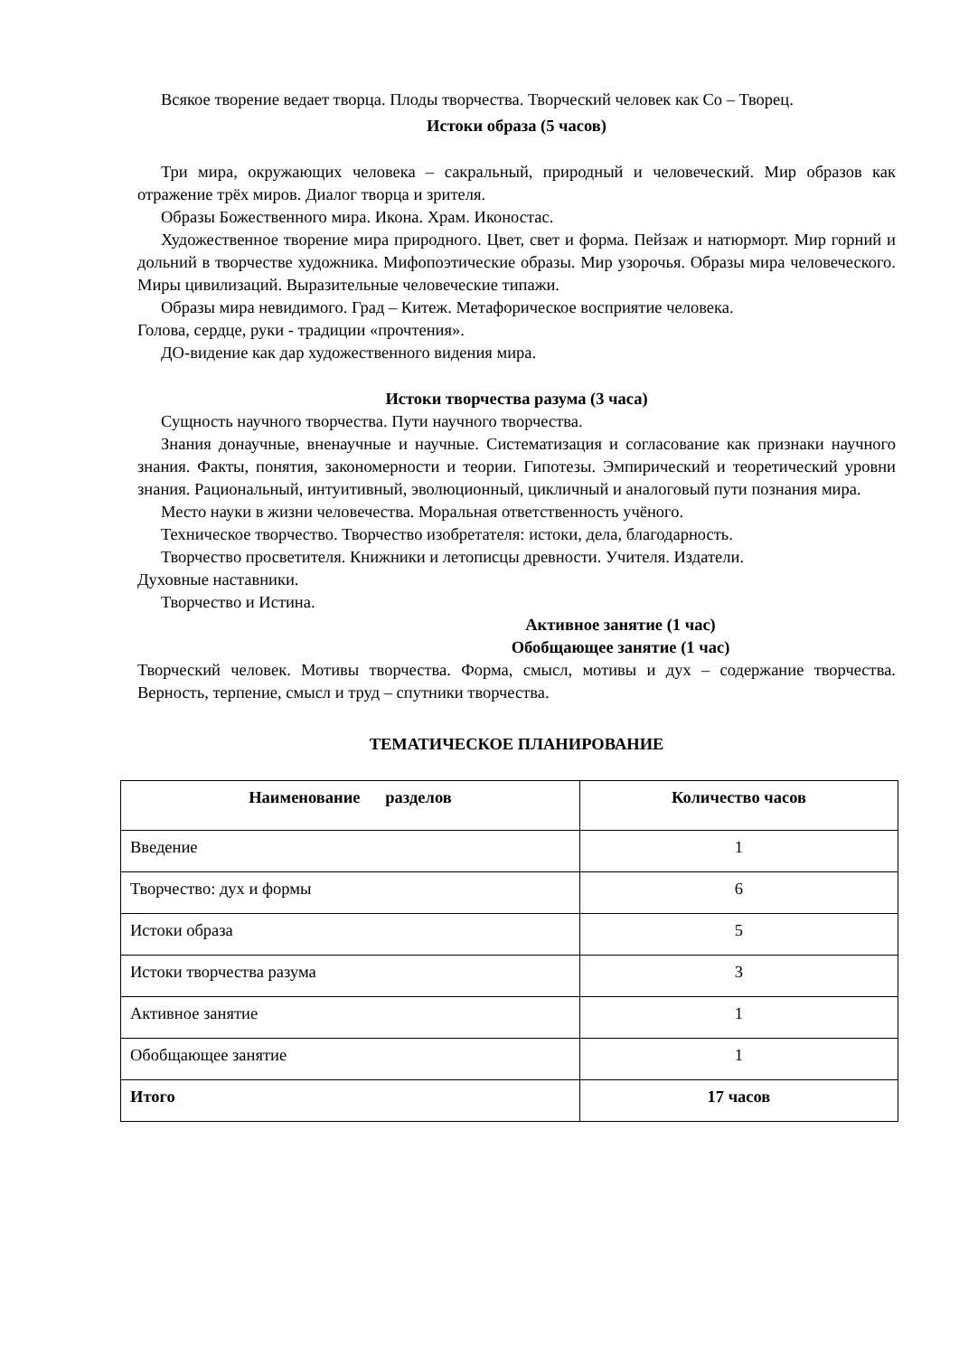Всякое творение ведает творца. Плоды творчества. Творческий человек как Со – Творец.
Истоки образа (5 часов)
Три мира, окружающих человека – сакральный, природный и человеческий. Мир образов как отражение трёх миров. Диалог творца и зрителя.
Образы Божественного мира. Икона. Храм. Иконостас.
Художественное творение мира природного. Цвет, свет и форма. Пейзаж и натюрморт. Мир горний и дольний в творчестве художника. Мифопоэтические образы. Мир узорочья. Образы мира человеческого. Миры цивилизаций. Выразительные человеческие типажи.
Образы мира невидимого. Град – Китеж. Метафорическое восприятие человека.
Голова, сердце, руки - традиции «прочтения».
ДО-видение как дар художественного видения мира.
Истоки творчества разума (3 часа)
Сущность научного творчества. Пути научного творчества.
Знания донаучные, вненаучные и научные. Систематизация и согласование как признаки научного знания. Факты, понятия, закономерности и теории. Гипотезы. Эмпирический и теоретический уровни знания. Рациональный, интуитивный, эволюционный, цикличный и аналоговый пути познания мира.
Место науки в жизни человечества. Моральная ответственность учёного.
Техническое творчество. Творчество изобретателя: истоки, дела, благодарность.
Творчество просветителя. Книжники и летописцы древности. Учителя. Издатели.
Духовные наставники.
Творчество и Истина.
Активное занятие (1 час)
Обобщающее занятие (1 час)
Творческий человек. Мотивы творчества. Форма, смысл, мотивы и дух – содержание творчества. Верность, терпение, смысл и труд – спутники творчества.
ТЕМАТИЧЕСКОЕ ПЛАНИРОВАНИЕ
| Наименование разделов | Количество часов |
| --- | --- |
| Введение | 1 |
| Творчество: дух и формы | 6 |
| Истоки образа | 5 |
| Истоки творчества разума | 3 |
| Активное занятие | 1 |
| Обобщающее занятие | 1 |
| Итого | 17 часов |